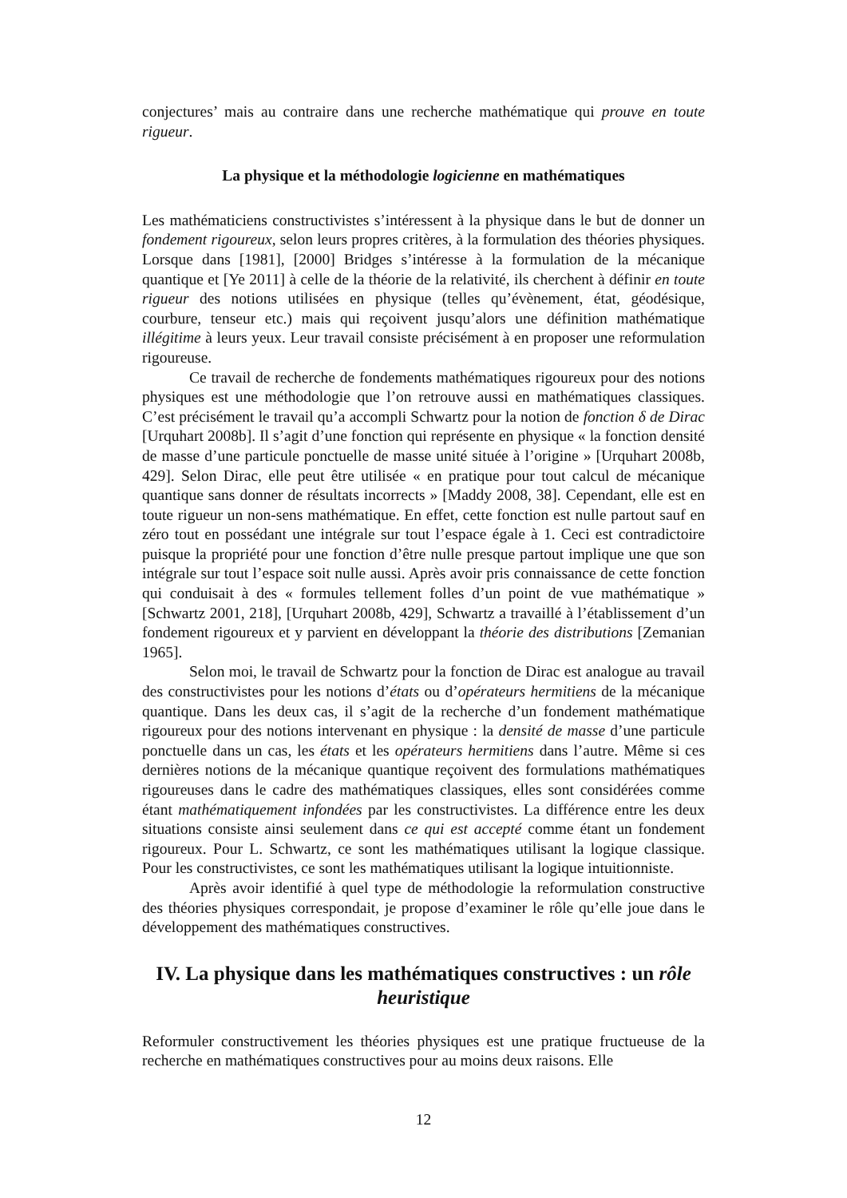conjectures’ mais au contraire dans une recherche mathématique qui prouve en toute rigueur.
La physique et la méthodologie logicienne en mathématiques
Les mathématiciens constructivistes s’intéressent à la physique dans le but de donner un fondement rigoureux, selon leurs propres critères, à la formulation des théories physiques. Lorsque dans [1981], [2000] Bridges s’intéresse à la formulation de la mécanique quantique et [Ye 2011] à celle de la théorie de la relativité, ils cherchent à définir en toute rigueur des notions utilisées en physique (telles qu’évènement, état, géodésique, courbure, tenseur etc.) mais qui reçoivent jusqu’alors une définition mathématique illégitime à leurs yeux. Leur travail consiste précisément à en proposer une reformulation rigoureuse.
Ce travail de recherche de fondements mathématiques rigoureux pour des notions physiques est une méthodologie que l’on retrouve aussi en mathématiques classiques. C’est précisément le travail qu’a accompli Schwartz pour la notion de fonction δ de Dirac [Urquhart 2008b]. Il s’agit d’une fonction qui représente en physique « la fonction densité de masse d’une particule ponctuelle de masse unité située à l’origine » [Urquhart 2008b, 429]. Selon Dirac, elle peut être utilisée « en pratique pour tout calcul de mécanique quantique sans donner de résultats incorrects » [Maddy 2008, 38]. Cependant, elle est en toute rigueur un non-sens mathématique. En effet, cette fonction est nulle partout sauf en zéro tout en possédant une intégrale sur tout l’espace égale à 1. Ceci est contradictoire puisque la propriété pour une fonction d’être nulle presque partout implique une que son intégrale sur tout l’espace soit nulle aussi. Après avoir pris connaissance de cette fonction qui conduisait à des « formules tellement folles d’un point de vue mathématique » [Schwartz 2001, 218], [Urquhart 2008b, 429], Schwartz a travaillé à l’établissement d’un fondement rigoureux et y parvient en développant la théorie des distributions [Zemanian 1965].
Selon moi, le travail de Schwartz pour la fonction de Dirac est analogue au travail des constructivistes pour les notions d’états ou d’opérateurs hermitiens de la mécanique quantique. Dans les deux cas, il s’agit de la recherche d’un fondement mathématique rigoureux pour des notions intervenant en physique : la densité de masse d’une particule ponctuelle dans un cas, les états et les opérateurs hermitiens dans l’autre. Même si ces dernières notions de la mécanique quantique reçoivent des formulations mathématiques rigoureuses dans le cadre des mathématiques classiques, elles sont considérées comme étant mathématiquement infondées par les constructivistes. La différence entre les deux situations consiste ainsi seulement dans ce qui est accepté comme étant un fondement rigoureux. Pour L. Schwartz, ce sont les mathématiques utilisant la logique classique. Pour les constructivistes, ce sont les mathématiques utilisant la logique intuitionniste.
Après avoir identifié à quel type de méthodologie la reformulation constructive des théories physiques correspondait, je propose d’examiner le rôle qu’elle joue dans le développement des mathématiques constructives.
IV. La physique dans les mathématiques constructives : un rôle heuristique
Reformuler constructivement les théories physiques est une pratique fructueuse de la recherche en mathématiques constructives pour au moins deux raisons. Elle
12